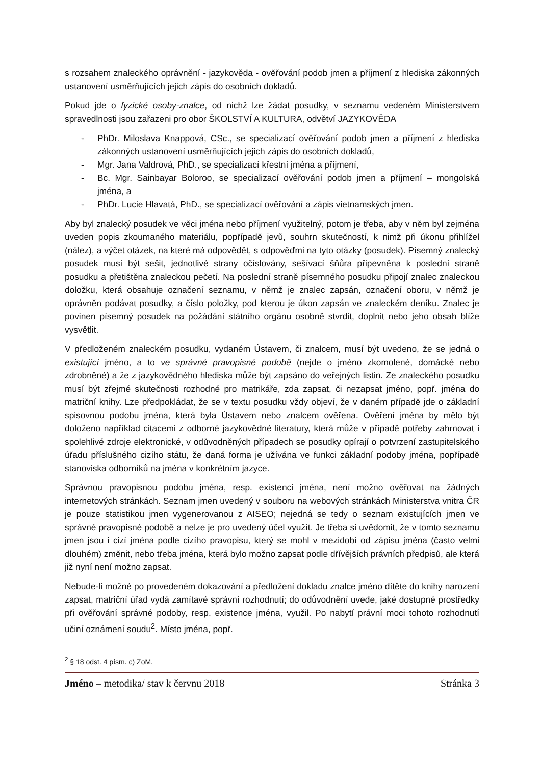s rozsahem znaleckého oprávnění - jazykověda - ověřování podob jmen a příjmení z hlediska zákonných ustanovení usměrňujících jejich zápis do osobních dokladů.
Pokud jde o fyzické osoby-znalce, od nichž lze žádat posudky, v seznamu vedeném Ministerstvem spravedlnosti jsou zařazeni pro obor ŠKOLSTVÍ A KULTURA, odvětví JAZYKOVĚDA
- PhDr. Miloslava Knappová, CSc., se specializací ověřování podob jmen a příjmení z hlediska zákonných ustanovení usměrňujících jejich zápis do osobních dokladů,
- Mgr. Jana Valdrová, PhD., se specializací křestní jména a příjmení,
- Bc. Mgr. Sainbayar Boloroo, se specializací ověřování podob jmen a příjmení – mongolská jména, a
- PhDr. Lucie Hlavatá, PhD., se specializací ověřování a zápis vietnamských jmen.
Aby byl znalecký posudek ve věci jména nebo příjmení využitelný, potom je třeba, aby v něm byl zejména uveden popis zkoumaného materiálu, popřípadě jevů, souhrn skutečností, k nimž při úkonu přihlížel (nález), a výčet otázek, na které má odpovědět, s odpověďmi na tyto otázky (posudek). Písemný znalecký posudek musí být sešit, jednotlivé strany očíslovány, sešívací šňůra připevněna k poslední straně posudku a přetištěna znaleckou pečetí. Na poslední straně písemného posudku připojí znalec znaleckou doložku, která obsahuje označení seznamu, v němž je znalec zapsán, označení oboru, v němž je oprávněn podávat posudky, a číslo položky, pod kterou je úkon zapsán ve znaleckém deníku. Znalec je povinen písemný posudek na požádání státního orgánu osobně stvrdit, doplnit nebo jeho obsah blíže vysvětlit.
V předloženém znaleckém posudku, vydaném Ústavem, či znalcem, musí být uvedeno, že se jedná o existující jméno, a to ve správné pravopisné podobě (nejde o jméno zkomolené, domácké nebo zdrobněné) a že z jazykovědného hlediska může být zapsáno do veřejných listin. Ze znaleckého posudku musí být zřejmé skutečnosti rozhodné pro matrikáře, zda zapsat, či nezapsat jméno, popř. jména do matriční knihy. Lze předpokládat, že se v textu posudku vždy objeví, že v daném případě jde o základní spisovnou podobu jména, která byla Ústavem nebo znalcem ověřena. Ověření jména by mělo být doloženo například citacemi z odborné jazykovědné literatury, která může v případě potřeby zahrnovat i spolehlivé zdroje elektronické, v odůvodněných případech se posudky opírají o potvrzení zastupitelského úřadu příslušného cizího státu, že daná forma je užívána ve funkci základní podoby jména, popřípadě stanoviska odborníků na jména v konkrétním jazyce.
Správnou pravopisnou podobu jména, resp. existenci jména, není možno ověřovat na žádných internetových stránkách. Seznam jmen uvedený v souboru na webových stránkách Ministerstva vnitra ČR je pouze statistikou jmen vygenerovanou z AISEO; nejedná se tedy o seznam existujících jmen ve správné pravopisné podobě a nelze je pro uvedený účel využít. Je třeba si uvědomit, že v tomto seznamu jmen jsou i cizí jména podle cizího pravopisu, který se mohl v mezidobí od zápisu jména (často velmi dlouhém) změnit, nebo třeba jména, která bylo možno zapsat podle dřívějších právních předpisů, ale která již nyní není možno zapsat.
Nebude-li možné po provedeném dokazování a předložení dokladu znalce jméno dítěte do knihy narození zapsat, matriční úřad vydá zamítavé správní rozhodnutí; do odůvodnění uvede, jaké dostupné prostředky při ověřování správné podoby, resp. existence jména, využil. Po nabytí právní moci tohoto rozhodnutí učiní oznámení soudu<sup>2</sup>. Místo jména, popř.
<sup>2</sup> § 18 odst. 4 písm. c) ZoM.
Jméno – metodika/ stav k červnu 2018 Stránka 3